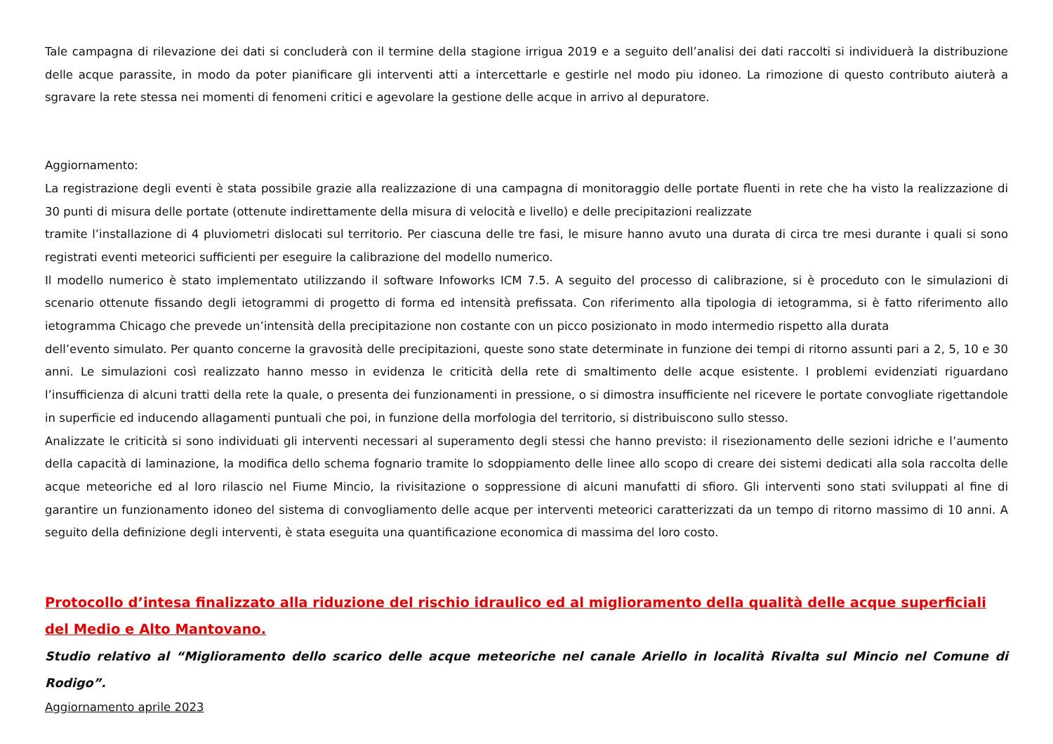Tale campagna di rilevazione dei dati si concluderà con il termine della stagione irrigua 2019 e a seguito dell’analisi dei dati raccolti si individuerà la distribuzione delle acque parassite, in modo da poter pianificare gli interventi atti a intercettarle e gestirle nel modo piu idoneo. La rimozione di questo contributo aiuterà a sgravare la rete stessa nei momenti di fenomeni critici e agevolare la gestione delle acque in arrivo al depuratore.
Aggiornamento:
La registrazione degli eventi è stata possibile grazie alla realizzazione di una campagna di monitoraggio delle portate fluenti in rete che ha visto la realizzazione di 30 punti di misura delle portate (ottenute indirettamente della misura di velocità e livello) e delle precipitazioni realizzate
tramite l’installazione di 4 pluviometri dislocati sul territorio. Per ciascuna delle tre fasi, le misure hanno avuto una durata di circa tre mesi durante i quali si sono registrati eventi meteorici sufficienti per eseguire la calibrazione del modello numerico.
Il modello numerico è stato implementato utilizzando il software Infoworks ICM 7.5. A seguito del processo di calibrazione, si è proceduto con le simulazioni di scenario ottenute fissando degli ietogrammi di progetto di forma ed intensità prefissata. Con riferimento alla tipologia di ietogramma, si è fatto riferimento allo ietogramma Chicago che prevede un’intensità della precipitazione non costante con un picco posizionato in modo intermedio rispetto alla durata
dell’evento simulato. Per quanto concerne la gravosità delle precipitazioni, queste sono state determinate in funzione dei tempi di ritorno assunti pari a 2, 5, 10 e 30 anni. Le simulazioni così realizzato hanno messo in evidenza le criticità della rete di smaltimento delle acque esistente. I problemi evidenziati riguardano l’insufficienza di alcuni tratti della rete la quale, o presenta dei funzionamenti in pressione, o si dimostra insufficiente nel ricevere le portate convogliate rigettandole in superficie ed inducendo allagamenti puntuali che poi, in funzione della morfologia del territorio, si distribuiscono sullo stesso.
Analizzate le criticità si sono individuati gli interventi necessari al superamento degli stessi che hanno previsto: il risezionamento delle sezioni idriche e l’aumento della capacità di laminazione, la modifica dello schema fognario tramite lo sdoppiamento delle linee allo scopo di creare dei sistemi dedicati alla sola raccolta delle acque meteoriche ed al loro rilascio nel Fiume Mincio, la rivisitazione o soppressione di alcuni manufatti di sfioro. Gli interventi sono stati sviluppati al fine di garantire un funzionamento idoneo del sistema di convogliamento delle acque per interventi meteorici caratterizzati da un tempo di ritorno massimo di 10 anni. A seguito della definizione degli interventi, è stata eseguita una quantificazione economica di massima del loro costo.
Protocollo d’intesa finalizzato alla riduzione del rischio idraulico ed al miglioramento della qualità delle acque superficiali del Medio e Alto Mantovano.
Studio relativo al “Miglioramento dello scarico delle acque meteoriche nel canale Ariello in località Rivalta sul Mincio nel Comune di Rodigo”.
Aggiornamento aprile 2023